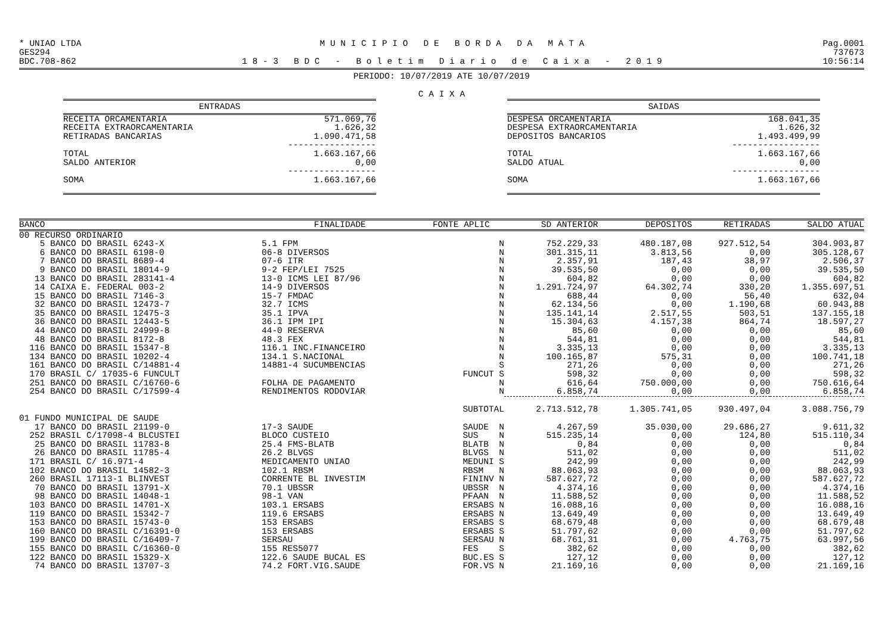* UNIAO LTDA
GES294
BDC.708-862 M U N I C I P I O D E B O R D A D A M A T A
1 8 - 3 B D C - B o l e t i m D i a r i o d e C a i x a - 2 0 1 9 Pag.0001
737673
10:56:14
PERIODO: 10/07/2019 ATE 10/07/2019
C A I X A
| ENTRADAS | |
| --- | --- |
| RECEITA ORCAMENTARIA | 571.069,76 |
| RECEITA EXTRAORCAMENTARIA | 1.626,32 |
| RETIRADAS BANCARIAS | 1.090.471,58 |
| | ----------------- |
| TOTAL | 1.663.167,66 |
| SALDO ANTERIOR | 0,00 |
| | ----------------- |
| SOMA | 1.663.167,66 |
| SAIDAS | |
| --- | --- |
| DESPESA ORCAMENTARIA | 168.041,35 |
| DESPESA EXTRAORCAMENTARIA | 1.626,32 |
| DEPOSITOS BANCARIOS | 1.493.499,99 |
| | ----------------- |
| TOTAL | 1.663.167,66 |
| SALDO ATUAL | 0,00 |
| | ----------------- |
| SOMA | 1.663.167,66 |
| BANCO | FINALIDADE | FONTE APLIC | SD ANTERIOR | DEPOSITOS | RETIRADAS | SALDO ATUAL |
| --- | --- | --- | --- | --- | --- | --- |
| 00 RECURSO ORDINARIO | | | | | | |
| 5 BANCO DO BRASIL 6243-X | 5.1 FPM | N | 752.229,33 | 480.187,08 | 927.512,54 | 304.903,87 |
| 6 BANCO DO BRASIL 6198-0 | 06-8 DIVERSOS | N | 301.315,11 | 3.813,56 | 0,00 | 305.128,67 |
| 7 BANCO DO BRASIL 8689-4 | 07-6 ITR | N | 2.357,91 | 187,43 | 38,97 | 2.506,37 |
| 9 BANCO DO BRASIL 18014-9 | 9-2 FEP/LEI 7525 | N | 39.535,50 | 0,00 | 0,00 | 39.535,50 |
| 13 BANCO DO BRASIL 283141-4 | 13-0 ICMS LEI 87/96 | N | 604,82 | 0,00 | 0,00 | 604,82 |
| 14 CAIXA E. FEDERAL 003-2 | 14-9 DIVERSOS | N | 1.291.724,97 | 64.302,74 | 330,20 | 1.355.697,51 |
| 15 BANCO DO BRASIL 7146-3 | 15-7 FMDAC | N | 688,44 | 0,00 | 56,40 | 632,04 |
| 32 BANCO DO BRASIL 12473-7 | 32.7 ICMS | N | 62.134,56 | 0,00 | 1.190,68 | 60.943,88 |
| 35 BANCO DO BRASIL 12475-3 | 35.1 IPVA | N | 135.141,14 | 2.517,55 | 503,51 | 137.155,18 |
| 36 BANCO DO BRASIL 12443-5 | 36.1 IPM IPI | N | 15.304,63 | 4.157,38 | 864,74 | 18.597,27 |
| 44 BANCO DO BRASIL 24999-8 | 44-0 RESERVA | N | 85,60 | 0,00 | 0,00 | 85,60 |
| 48 BANCO DO BRASIL 8172-8 | 48.3 FEX | N | 544,81 | 0,00 | 0,00 | 544,81 |
| 116 BANCO DO BRASIL 15347-8 | 116.1 INC.FINANCEIRO | N | 3.335,13 | 0,00 | 0,00 | 3.335,13 |
| 134 BANCO DO BRASIL 10202-4 | 134.1 S.NACIONAL | N | 100.165,87 | 575,31 | 0,00 | 100.741,18 |
| 161 BANCO DO BRASIL C/14881-4 | 14881-4 SUCUMBENCIAS | S | 271,26 | 0,00 | 0,00 | 271,26 |
| 170 BRASIL C/ 17035-6 FUNCULT | | FUNCUT S | 598,32 | 0,00 | 0,00 | 598,32 |
| 251 BANCO DO BRASIL C/16760-6 | FOLHA DE PAGAMENTO | N | 616,64 | 750.000,00 | 0,00 | 750.616,64 |
| 254 BANCO DO BRASIL C/17599-4 | RENDIMENTOS RODOVIAR | N | 6.858,74 | 0,00 | 0,00 | 6.858,74 |
| | | SUBTOTAL | 2.713.512,78 | 1.305.741,05 | 930.497,04 | 3.088.756,79 |
| 01 FUNDO MUNICIPAL DE SAUDE | | | | | | |
| 17 BANCO DO BRASIL 21199-0 | 17-3 SAUDE | SAUDE N | 4.267,59 | 35.030,00 | 29.686,27 | 9.611,32 |
| 252 BRASIL C/17098-4 BLCUSTEI | BLOCO CUSTEIO | SUS N | 515.235,14 | 0,00 | 124,80 | 515.110,34 |
| 25 BANCO DO BRASIL 11783-8 | 25.4 FMS-BLATB | BLATB N | 0,84 | 0,00 | 0,00 | 0,84 |
| 26 BANCO DO BRASIL 11785-4 | 26.2 BLVGS | BLVGS N | 511,02 | 0,00 | 0,00 | 511,02 |
| 171 BRASIL C/ 16.971-4 | MEDICAMENTO UNIAO | MEDUNI S | 242,99 | 0,00 | 0,00 | 242,99 |
| 102 BANCO DO BRASIL 14582-3 | 102.1 RBSM | RBSM N | 88.063,93 | 0,00 | 0,00 | 88.063,93 |
| 260 BRASIL 17113-1 BLINVEST | CORRENTE BL INVESTIM | FININV N | 587.627,72 | 0,00 | 0,00 | 587.627,72 |
| 70 BANCO DO BRASIL 13791-X | 70.1 UBSSR | UBSSR N | 4.374,16 | 0,00 | 0,00 | 4.374,16 |
| 98 BANCO DO BRASIL 14048-1 | 98-1 VAN | PFAAN N | 11.588,52 | 0,00 | 0,00 | 11.588,52 |
| 103 BANCO DO BRASIL 14701-X | 103.1 ERSABS | ERSABS N | 16.088,16 | 0,00 | 0,00 | 16.088,16 |
| 119 BANCO DO BRASIL 15342-7 | 119.6 ERSABS | ERSABS N | 13.649,49 | 0,00 | 0,00 | 13.649,49 |
| 153 BANCO DO BRASIL 15743-0 | 153 ERSABS | ERSABS S | 68.679,48 | 0,00 | 0,00 | 68.679,48 |
| 160 BANCO DO BRASIL C/16391-0 | 153 ERSABS | ERSABS S | 51.797,62 | 0,00 | 0,00 | 51.797,62 |
| 199 BANCO DO BRASIL C/16409-7 | SERSAU | SERSAU N | 68.761,31 | 0,00 | 4.763,75 | 63.997,56 |
| 155 BANCO DO BRASIL C/16360-0 | 155 RES5077 | FES S | 382,62 | 0,00 | 0,00 | 382,62 |
| 122 BANCO DO BRASIL 15329-X | 122.6 SAUDE BUCAL ES | BUC.ES S | 127,12 | 0,00 | 0,00 | 127,12 |
| 74 BANCO DO BRASIL 13707-3 | 74.2 FORT.VIG.SAUDE | FOR.VS N | 21.169,16 | 0,00 | 0,00 | 21.169,16 |